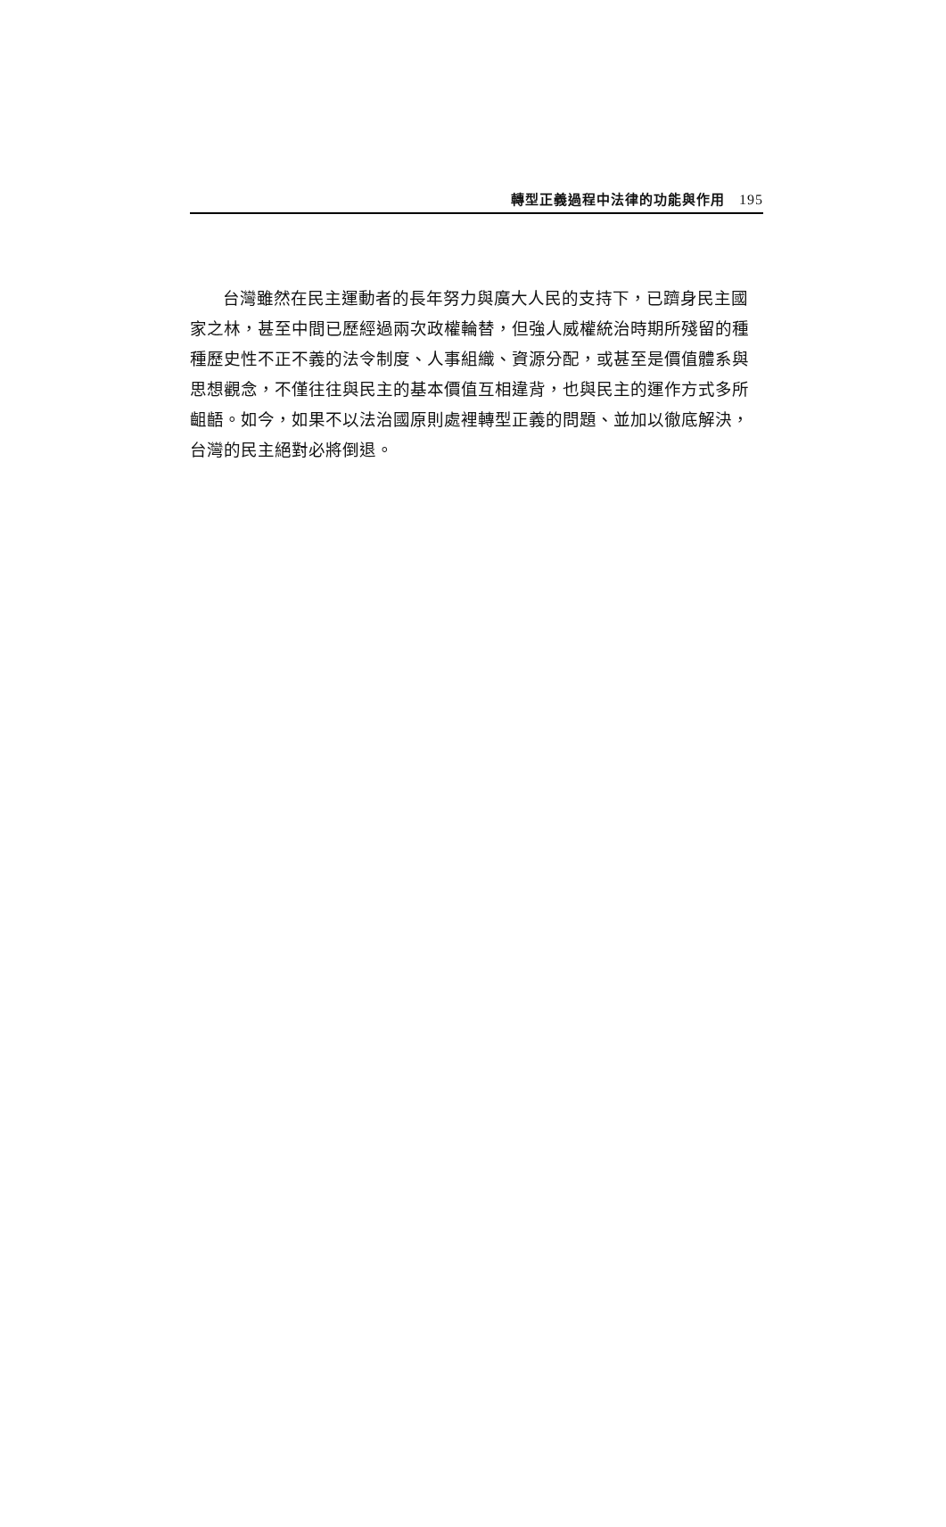轉型正義過程中法律的功能與作用 195
台灣雖然在民主運動者的長年努力與廣大人民的支持下，已躋身民主國家之林，甚至中間已歷經過兩次政權輪替，但強人威權統治時期所殘留的種種歷史性不正不義的法令制度、人事組織、資源分配，或甚至是價值體系與思想觀念，不僅往往與民主的基本價值互相違背，也與民主的運作方式多所齟齬。如今，如果不以法治國原則處裡轉型正義的問題、並加以徹底解決，台灣的民主絕對必將倒退。